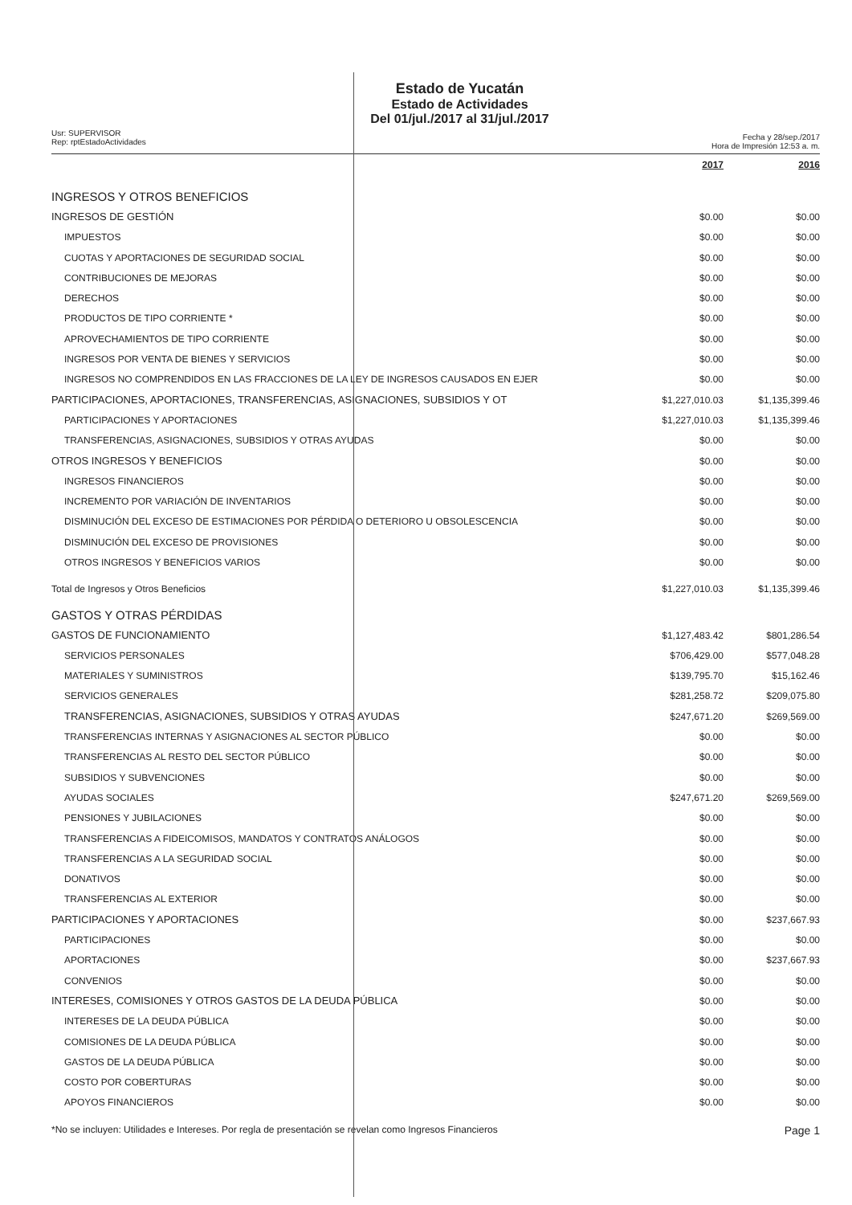Usr: SUPERVISOR
Rep: rptEstadoActividades
Estado de Yucatán
Estado de Actividades
Del 01/jul./2017 al 31/jul./2017
Fecha y 28/sep./2017
Hora de Impresión 12:53 a. m.
| | 2017 | 2016 |
| --- | --- | --- |
| INGRESOS Y OTROS BENEFICIOS | | |
| INGRESOS DE GESTIÓN | $0.00 | $0.00 |
| IMPUESTOS | $0.00 | $0.00 |
| CUOTAS Y APORTACIONES DE SEGURIDAD SOCIAL | $0.00 | $0.00 |
| CONTRIBUCIONES DE MEJORAS | $0.00 | $0.00 |
| DERECHOS | $0.00 | $0.00 |
| PRODUCTOS DE TIPO CORRIENTE * | $0.00 | $0.00 |
| APROVECHAMIENTOS DE TIPO CORRIENTE | $0.00 | $0.00 |
| INGRESOS POR VENTA DE BIENES Y SERVICIOS | $0.00 | $0.00 |
| INGRESOS NO COMPRENDIDOS EN LAS FRACCIONES DE LA LEY DE INGRESOS CAUSADOS EN EJER | $0.00 | $0.00 |
| PARTICIPACIONES, APORTACIONES, TRANSFERENCIAS, ASIGNACIONES, SUBSIDIOS Y OT | $1,227,010.03 | $1,135,399.46 |
| PARTICIPACIONES Y APORTACIONES | $1,227,010.03 | $1,135,399.46 |
| TRANSFERENCIAS, ASIGNACIONES, SUBSIDIOS Y OTRAS AYUDAS | $0.00 | $0.00 |
| OTROS INGRESOS Y BENEFICIOS | $0.00 | $0.00 |
| INGRESOS FINANCIEROS | $0.00 | $0.00 |
| INCREMENTO POR VARIACIÓN DE INVENTARIOS | $0.00 | $0.00 |
| DISMINUCIÓN DEL EXCESO DE ESTIMACIONES POR PÉRDIDA O DETERIORO U OBSOLESCENCIA | $0.00 | $0.00 |
| DISMINUCIÓN DEL EXCESO DE PROVISIONES | $0.00 | $0.00 |
| OTROS INGRESOS Y BENEFICIOS VARIOS | $0.00 | $0.00 |
| Total de Ingresos y Otros Beneficios | $1,227,010.03 | $1,135,399.46 |
| GASTOS Y OTRAS PÉRDIDAS | | |
| GASTOS DE FUNCIONAMIENTO | $1,127,483.42 | $801,286.54 |
| SERVICIOS PERSONALES | $706,429.00 | $577,048.28 |
| MATERIALES Y SUMINISTROS | $139,795.70 | $15,162.46 |
| SERVICIOS GENERALES | $281,258.72 | $209,075.80 |
| TRANSFERENCIAS, ASIGNACIONES, SUBSIDIOS Y OTRAS AYUDAS | $247,671.20 | $269,569.00 |
| TRANSFERENCIAS INTERNAS Y ASIGNACIONES AL SECTOR PÚBLICO | $0.00 | $0.00 |
| TRANSFERENCIAS AL RESTO DEL SECTOR PÚBLICO | $0.00 | $0.00 |
| SUBSIDIOS Y SUBVENCIONES | $0.00 | $0.00 |
| AYUDAS SOCIALES | $247,671.20 | $269,569.00 |
| PENSIONES Y JUBILACIONES | $0.00 | $0.00 |
| TRANSFERENCIAS A FIDEICOMISOS, MANDATOS Y CONTRATOS ANÁLOGOS | $0.00 | $0.00 |
| TRANSFERENCIAS A LA SEGURIDAD SOCIAL | $0.00 | $0.00 |
| DONATIVOS | $0.00 | $0.00 |
| TRANSFERENCIAS AL EXTERIOR | $0.00 | $0.00 |
| PARTICIPACIONES Y APORTACIONES | $0.00 | $237,667.93 |
| PARTICIPACIONES | $0.00 | $0.00 |
| APORTACIONES | $0.00 | $237,667.93 |
| CONVENIOS | $0.00 | $0.00 |
| INTERESES, COMISIONES Y OTROS GASTOS DE LA DEUDA PÚBLICA | $0.00 | $0.00 |
| INTERESES DE LA DEUDA PÚBLICA | $0.00 | $0.00 |
| COMISIONES DE LA DEUDA PÚBLICA | $0.00 | $0.00 |
| GASTOS DE LA DEUDA PÚBLICA | $0.00 | $0.00 |
| COSTO POR COBERTURAS | $0.00 | $0.00 |
| APOYOS FINANCIEROS | $0.00 | $0.00 |
*No se incluyen: Utilidades e Intereses. Por regla de presentación se revelan como Ingresos Financieros Page 1